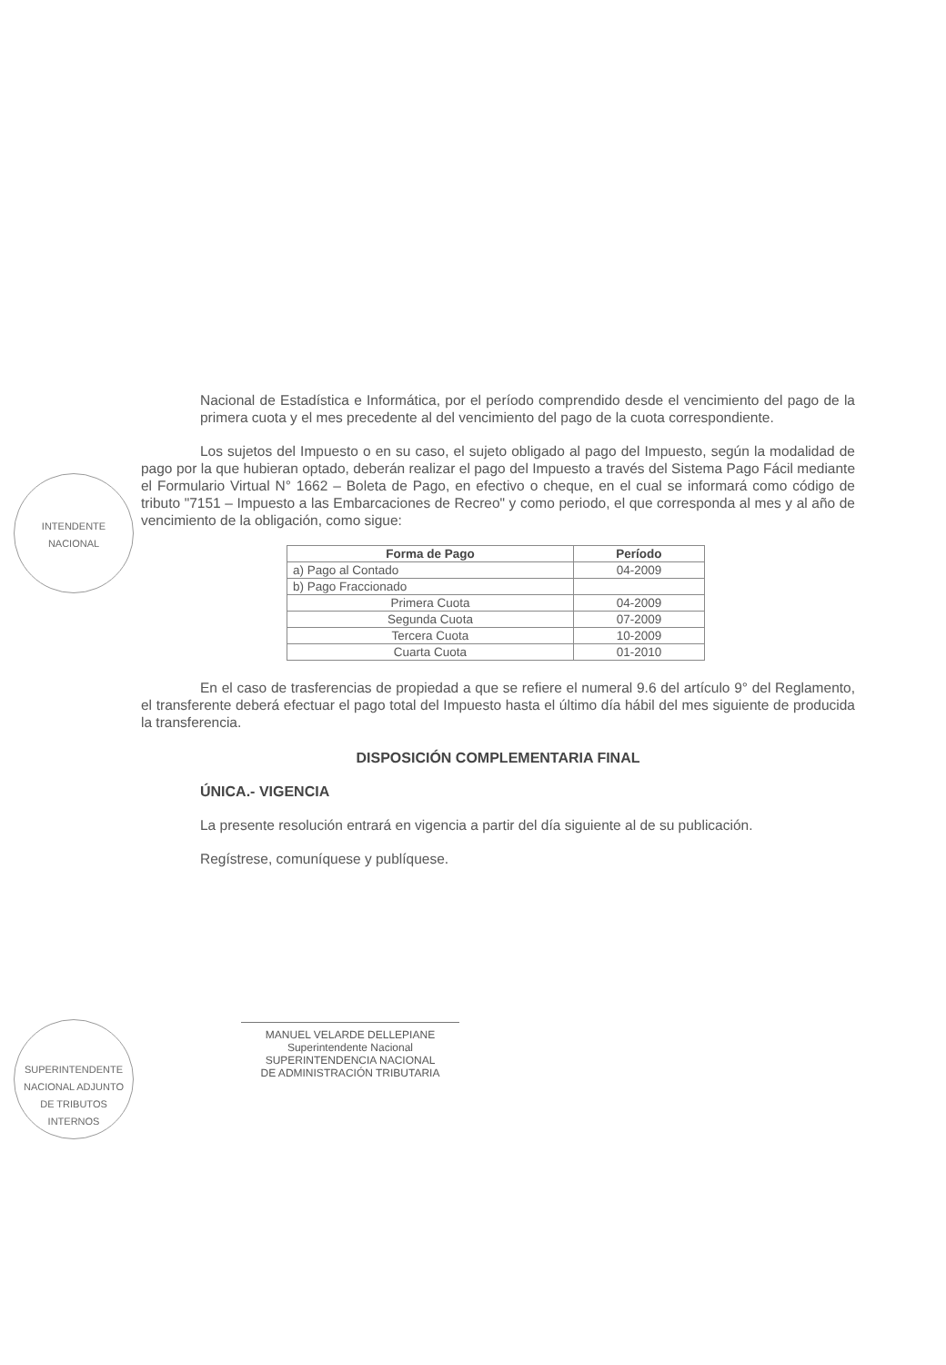INTENDENTE
NACIONAL
SUPERINTENDENTE
NACIONAL ADJUNTO
DE TRIBUTOS INTERNOS
Nacional de Estadística e Informática, por el período comprendido desde el vencimiento del pago de la primera cuota y el mes precedente al del vencimiento del pago de la cuota correspondiente.
Los sujetos del Impuesto o en su caso, el sujeto obligado al pago del Impuesto, según la modalidad de pago por la que hubieran optado, deberán realizar el pago del Impuesto a través del Sistema Pago Fácil mediante el Formulario Virtual N° 1662 – Boleta de Pago, en efectivo o cheque, en el cual se informará como código de tributo "7151 – Impuesto a las Embarcaciones de Recreo" y como periodo, el que corresponda al mes y al año de vencimiento de la obligación, como sigue:
| Forma de Pago | Período |
| --- | --- |
| a) Pago al Contado | 04-2009 |
| b) Pago Fraccionado | |
| Primera Cuota | 04-2009 |
| Segunda Cuota | 07-2009 |
| Tercera Cuota | 10-2009 |
| Cuarta Cuota | 01-2010 |
En el caso de trasferencias de propiedad a que se refiere el numeral 9.6 del artículo 9° del Reglamento, el transferente deberá efectuar el pago total del Impuesto hasta el último día hábil del mes siguiente de producida la transferencia.
DISPOSICIÓN COMPLEMENTARIA FINAL
ÚNICA.- VIGENCIA
La presente resolución entrará en vigencia a partir del día siguiente al de su publicación.
Regístrese, comuníquese y publíquese.
MANUEL VELARDE DELLEPIANE
Superintendente Nacional
SUPERINTENDENCIA NACIONAL
DE ADMINISTRACIÓN TRIBUTARIA